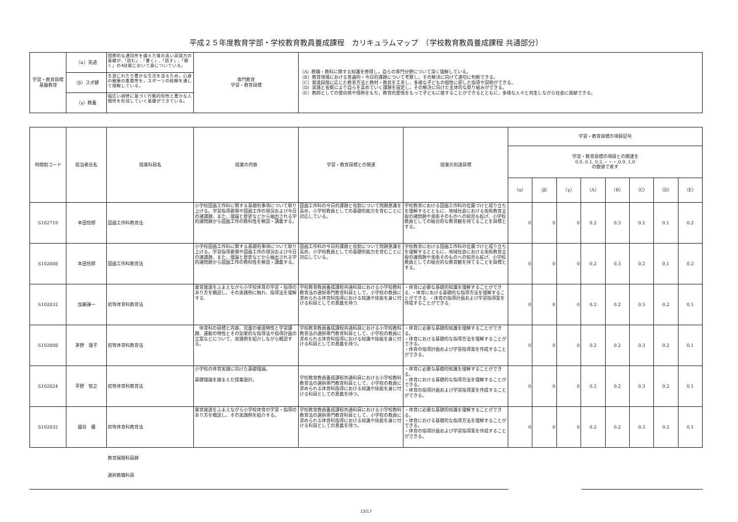平成２５年度教育学部・学校教育教員養成課程　カリキュラムマップ　（学校教育教員養成課程 共通部分）
| 学習・教育目標 基盤教育 | （α）英語 | 国際的な通用性を備えた質の高い英語力の基礎が,「読む」,「書く」,「話す」,「聴く」の4技能において身についている。 | 専門教育 学習・教育目標 | （A）教職・教科に関する知識を修得し，自らの専門分野について深く理解している。 （B）教育現場における普遍的・今日的課題について考察し，その解決に向けて適切に判断できる。 （C）発達段階に応じた教育方法と教材・教具を工夫し，多様な子どもの個性に即した指導や説明ができる。 （D）実践と省察により自らを高めていく課題を設定し，その解決に向けた主体的な取り組みができる。 （E）教師としての使命感や情熱をもち，教育的愛情をもって子どもに接することができるとともに，多様な人々と共生しながら社会に貢献できる。 |
| | （β）スポ健 | 生涯にわたり豊かな生活を送るため，心身の健康の重要性を，スポーツの経験を通して理解している。 | | |
| | （γ）教養 | 幅広い視野に基づく行動的知性と豊かな人間性を形成していく基礎ができている。 | | |
| 時間割コード | 担当者氏名 | 授業科目名 | 授業の内容 | 学習・教育目標との関連 | 授業の到達目標 | 学習・教育目標の項目記号 | | | | | | | |
| --- | --- | --- | --- | --- | --- | --- | --- | --- | --- | --- | --- | --- | --- |
| | | | | | | 学習・教育目標の項目との関連を 0.0, 0.1, 0.2,・・・,0.9, 1.0 の数値で表す | | | | | | | |
| | | | | | | （α） | （β） | （γ） | （A） | （B） | （C） | （D） | （E） |
| S102719 | 本田悟郎 | 図画工作科教育法 | 小学校図画工作科に関する基礎的事項について取り上げる。学習指導要領や図画工作の現況および今日の諸課題、また、理論と歴史などから抽出される学的諸問題から図画工作の教科性を解説・講義する。 | 図画工作科の今日的課題と役割について問題意識を高め、小学校教員としての基礎的能力を育むことに対応している。 | 学校教育における図画工作科の位置づけと成り立ちを理解するとともに、地域社会における美術教育全般の諸問題や美術そのものへの知見も拡げ、小学校教員としての総合的な教育観を持てることを目標とする。 | 0 | 0 | 0 | 0.2 | 0.3 | 0.2 | 0.1 | 0.2 |
| S102808 | 本田悟郎 | 図画工作科教育法 | 小学校図画工作科に関する基礎的事項について取り上げる。学習指導要領や図画工作の現況および今日の諸課題、また、理論と歴史などから抽出される学的諸問題から図画工作の教科性を解説・講義する。 | 図画工作科の今日的課題と役割について問題意識を高め、小学校教員としての基礎的能力を育むことに対応している。 | 学校教育における図画工作科の位置づけと成り立ちを理解するとともに、地域社会における美術教育全般の諸問題や美術そのものへの知見も拡げ、小学校教員としての総合的な教育観を持てることを目標とする。 | 0 | 0 | 0 | 0.2 | 0.3 | 0.2 | 0.1 | 0.2 |
| S102832 | 加藤謙一 | 初等体育科教育法 | 発育発達をふまえながら小学校体育の学習・指導のあり方を概説し、その実践例に触れ、指導法を理解する. | 学校教育教員養成課程共通科目における小学校教科教育法の選択専門教育科目として、小学校の教員に求められる体育科指導における知識や技能を身に付ける科目としての意義を持つ. | ・体育に必要な基礎的知識を理解することができる. ・体育における基礎的な指導方法を理解することができる. ・体育の指導計画および学習指導案を作成することができる. | 0 | 0 | 0 | 0.2 | 0.2 | 0.3 | 0.2 | 0.1 |
| S102808 | 茅野 理子 | 初等体育科教育法 | 体育科の目標と内容、児童の発達特性と学習課題、運動の特性とその効果的な指導法や指導計画の立案などについて、実践例を紹介しながら概説する。 | 学校教育教員養成課程共通科目における小学校教科教育法の選択専門教育科目として、小学校の教員に求められる体育科指導における知識や技能を身に付ける科目としての意義を持つ。 | ・体育に必要な基礎的知識を理解することができる。 ・体育における基礎的な指導方法を理解することができる。 ・体育の指導計画および学習指導案を作成することができる。 | 0 | 0 | 0 | 0.2 | 0.2 | 0.3 | 0.2 | 0.1 |
| S102824 | 平野 智之 | 初等体育科教育法 | 小学校の体育実践に向けた基礎理論。 基礎理論を踏まえた授業設計。 | 学校教育教員養成課程共通科目における小学校教科教育法の選択専門教育科目として、小学校の教員に求められる体育科指導における知識や技能を身に付ける科目としての意義を持つ。 | ・体育に必要な基礎的知識を理解することができる。 ・体育における基礎的な指導方法を理解することができる。 ・体育の指導計画および学習指導案を作成することができる。 | 0 | 0 | 0 | 0.2 | 0.2 | 0.3 | 0.2 | 0.1 |
| S102832 | 國谷 優 | 初等体育科教育法 | 発育発達をふまえながら小学校体育の学習・指導のあり方を概説し、その実践例を紹介する。 | 学校教育教員養成課程共通科目における小学校教科教育法の選択専門教育科目として、小学校の教員に求められる体育科指導における知識や技能を身に付ける科目としての意義を持つ。 | ・体育に必要な基礎的知識を理解することができる。 ・体育における基礎的な指導方法を理解することができる。 ・体育の指導計画および学習指導案を作成することができる。 | 0 | 0 | 0 | 0.2 | 0.2 | 0.3 | 0.2 | 0.1 |
教育展開科目群
選択教職科目
13/17